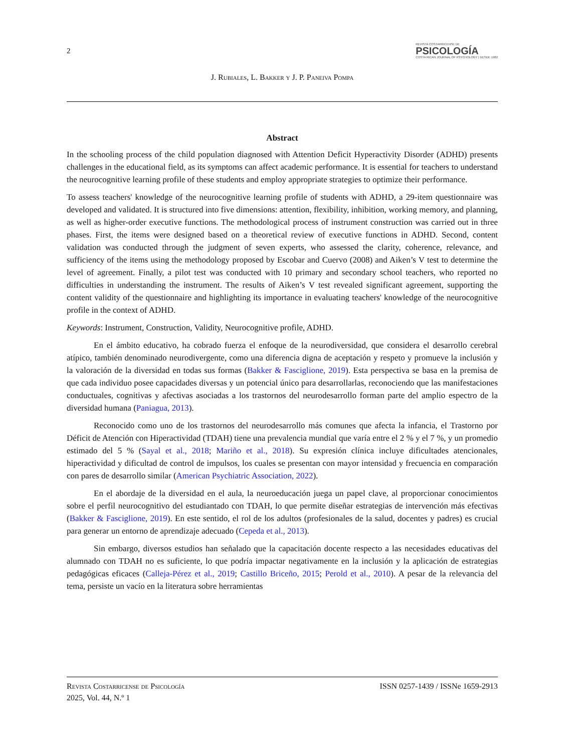2 REVISTA COSTARRICENSE DE
PSICOLOGÍA
COSTA RICAN JOURNAL OF PSYCHOLOGY | DESDE 1982
J. Rubiales, L. Bakker y J. P. Paneiva Pompa
Abstract
In the schooling process of the child population diagnosed with Attention Deficit Hyperactivity Disorder (ADHD) presents challenges in the educational field, as its symptoms can affect academic performance. It is essential for teachers to understand the neurocognitive learning profile of these students and employ appropriate strategies to optimize their performance.
To assess teachers' knowledge of the neurocognitive learning profile of students with ADHD, a 29-item questionnaire was developed and validated. It is structured into five dimensions: attention, flexibility, inhibition, working memory, and planning, as well as higher-order executive functions. The methodological process of instrument construction was carried out in three phases. First, the items were designed based on a theoretical review of executive functions in ADHD. Second, content validation was conducted through the judgment of seven experts, who assessed the clarity, coherence, relevance, and sufficiency of the items using the methodology proposed by Escobar and Cuervo (2008) and Aiken’s V test to determine the level of agreement. Finally, a pilot test was conducted with 10 primary and secondary school teachers, who reported no difficulties in understanding the instrument. The results of Aiken’s V test revealed significant agreement, supporting the content validity of the questionnaire and highlighting its importance in evaluating teachers' knowledge of the neurocognitive profile in the context of ADHD.
Keywords: Instrument, Construction, Validity, Neurocognitive profile, ADHD.
En el ámbito educativo, ha cobrado fuerza el enfoque de la neurodiversidad, que considera el desarrollo cerebral atípico, también denominado neurodivergente, como una diferencia digna de aceptación y respeto y promueve la inclusión y la valoración de la diversidad en todas sus formas (Bakker & Fasciglione, 2019). Esta perspectiva se basa en la premisa de que cada individuo posee capacidades diversas y un potencial único para desarrollarlas, reconociendo que las manifestaciones conductuales, cognitivas y afectivas asociadas a los trastornos del neurodesarrollo forman parte del amplio espectro de la diversidad humana (Paniagua, 2013).
Reconocido como uno de los trastornos del neurodesarrollo más comunes que afecta la infancia, el Trastorno por Déficit de Atención con Hiperactividad (TDAH) tiene una prevalencia mundial que varía entre el 2 % y el 7 %, y un promedio estimado del 5 % (Sayal et al., 2018; Mariño et al., 2018). Su expresión clínica incluye dificultades atencionales, hiperactividad y dificultad de control de impulsos, los cuales se presentan con mayor intensidad y frecuencia en comparación con pares de desarrollo similar (American Psychiatric Association, 2022).
En el abordaje de la diversidad en el aula, la neuroeducación juega un papel clave, al proporcionar conocimientos sobre el perfil neurocognitivo del estudiantado con TDAH, lo que permite diseñar estrategias de intervención más efectivas (Bakker & Fasciglione, 2019). En este sentido, el rol de los adultos (profesionales de la salud, docentes y padres) es crucial para generar un entorno de aprendizaje adecuado (Cepeda et al., 2013).
Sin embargo, diversos estudios han señalado que la capacitación docente respecto a las necesidades educativas del alumnado con TDAH no es suficiente, lo que podría impactar negativamente en la inclusión y la aplicación de estrategias pedagógicas eficaces (Calleja-Pérez et al., 2019; Castillo Briceño, 2015; Perold et al., 2010). A pesar de la relevancia del tema, persiste un vacío en la literatura sobre herramientas
Revista Costarricense de Psicología
2025, Vol. 44, N.º 1
ISSN 0257-1439 / ISSNe 1659-2913